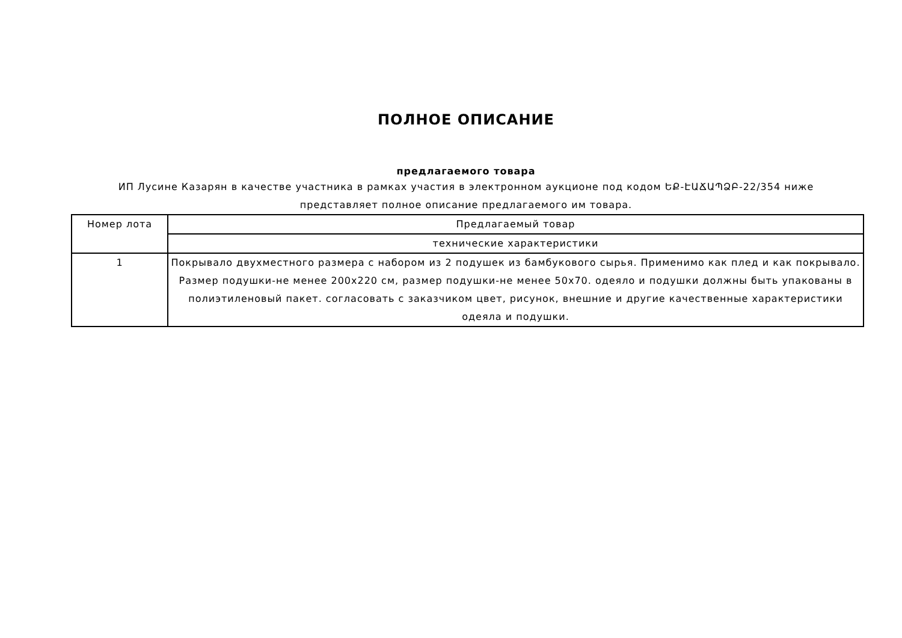ПОЛНОЕ ОПИСАНИЕ
предлагаемого товара
ИП Лусине Казарян в качестве участника в рамках участия в электронном аукционе под кодом ԵՔ-ԷԱՃԱՊՁԲ-22/354 ниже представляет полное описание предлагаемого им товара.
| Номер лота | Предлагаемый товар |
| --- | --- |
| | технические характеристики |
| 1 | Покрывало двухместного размера с набором из 2 подушек из бамбукового сырья. Применимо как плед и как покрывало. Размер подушки-не менее 200x220 см, размер подушки-не менее 50x70. одеяло и подушки должны быть упакованы в полиэтиленовый пакет. согласовать с заказчиком цвет, рисунок, внешние и другие качественные характеристики одеяла и подушки. |